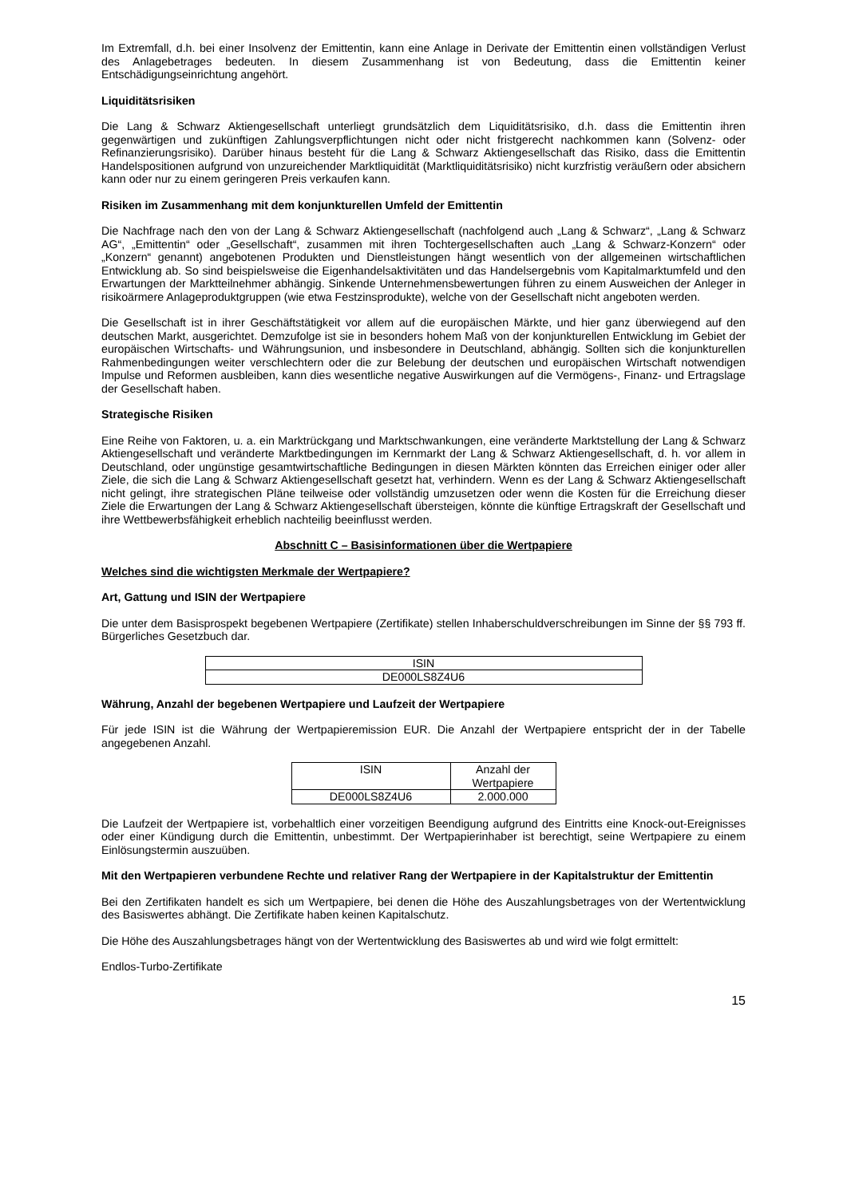Im Extremfall, d.h. bei einer Insolvenz der Emittentin, kann eine Anlage in Derivate der Emittentin einen vollständigen Verlust des Anlagebetrages bedeuten. In diesem Zusammenhang ist von Bedeutung, dass die Emittentin keiner Entschädigungseinrichtung angehört.
Liquiditätsrisiken
Die Lang & Schwarz Aktiengesellschaft unterliegt grundsätzlich dem Liquiditätsrisiko, d.h. dass die Emittentin ihren gegenwärtigen und zukünftigen Zahlungsverpflichtungen nicht oder nicht fristgerecht nachkommen kann (Solvenz- oder Refinanzierungsrisiko). Darüber hinaus besteht für die Lang & Schwarz Aktiengesellschaft das Risiko, dass die Emittentin Handelspositionen aufgrund von unzureichender Marktliquidität (Marktliquiditätsrisiko) nicht kurzfristig veräußern oder absichern kann oder nur zu einem geringeren Preis verkaufen kann.
Risiken im Zusammenhang mit dem konjunkturellen Umfeld der Emittentin
Die Nachfrage nach den von der Lang & Schwarz Aktiengesellschaft (nachfolgend auch „Lang & Schwarz“, „Lang & Schwarz AG“, „Emittentin“ oder „Gesellschaft“, zusammen mit ihren Tochtergesellschaften auch „Lang & Schwarz-Konzern“ oder „Konzern“ genannt) angebotenen Produkten und Dienstleistungen hängt wesentlich von der allgemeinen wirtschaftlichen Entwicklung ab. So sind beispielsweise die Eigenhandelsaktivitäten und das Handelsergebnis vom Kapitalmarktumfeld und den Erwartungen der Marktteilnehmer abhängig. Sinkende Unternehmensbewertungen führen zu einem Ausweichen der Anleger in risikoärmere Anlageproduktgruppen (wie etwa Festzinsprodukte), welche von der Gesellschaft nicht angeboten werden.
Die Gesellschaft ist in ihrer Geschäftstätigkeit vor allem auf die europäischen Märkte, und hier ganz überwiegend auf den deutschen Markt, ausgerichtet. Demzufolge ist sie in besonders hohem Maß von der konjunkturellen Entwicklung im Gebiet der europäischen Wirtschafts- und Währungsunion, und insbesondere in Deutschland, abhängig. Sollten sich die konjunkturellen Rahmenbedingungen weiter verschlechtern oder die zur Belebung der deutschen und europäischen Wirtschaft notwendigen Impulse und Reformen ausbleiben, kann dies wesentliche negative Auswirkungen auf die Vermögens-, Finanz- und Ertragslage der Gesellschaft haben.
Strategische Risiken
Eine Reihe von Faktoren, u. a. ein Marktrückgang und Marktschwankungen, eine veränderte Marktstellung der Lang & Schwarz Aktiengesellschaft und veränderte Marktbedingungen im Kernmarkt der Lang & Schwarz Aktiengesellschaft, d. h. vor allem in Deutschland, oder ungünstige gesamtwirtschaftliche Bedingungen in diesen Märkten könnten das Erreichen einiger oder aller Ziele, die sich die Lang & Schwarz Aktiengesellschaft gesetzt hat, verhindern. Wenn es der Lang & Schwarz Aktiengesellschaft nicht gelingt, ihre strategischen Pläne teilweise oder vollständig umzusetzen oder wenn die Kosten für die Erreichung dieser Ziele die Erwartungen der Lang & Schwarz Aktiengesellschaft übersteigen, könnte die künftige Ertragskraft der Gesellschaft und ihre Wettbewerbsfähigkeit erheblich nachteilig beeinflusst werden.
Abschnitt C – Basisinformationen über die Wertpapiere
Welches sind die wichtigsten Merkmale der Wertpapiere?
Art, Gattung und ISIN der Wertpapiere
Die unter dem Basisprospekt begebenen Wertpapiere (Zertifikate) stellen Inhaberschuldverschreibungen im Sinne der §§ 793 ff. Bürgerliches Gesetzbuch dar.
| ISIN |
| --- |
| DE000LS8Z4U6 |
Währung, Anzahl der begebenen Wertpapiere und Laufzeit der Wertpapiere
Für jede ISIN ist die Währung der Wertpapieremission EUR. Die Anzahl der Wertpapiere entspricht der in der Tabelle angegebenen Anzahl.
| ISIN | Anzahl der Wertpapiere |
| --- | --- |
| DE000LS8Z4U6 | 2.000.000 |
Die Laufzeit der Wertpapiere ist, vorbehaltlich einer vorzeitigen Beendigung aufgrund des Eintritts eine Knock-out-Ereignisses oder einer Kündigung durch die Emittentin, unbestimmt. Der Wertpapierinhaber ist berechtigt, seine Wertpapiere zu einem Einlösungstermin auszuüben.
Mit den Wertpapieren verbundene Rechte und relativer Rang der Wertpapiere in der Kapitalstruktur der Emittentin
Bei den Zertifikaten handelt es sich um Wertpapiere, bei denen die Höhe des Auszahlungsbetrages von der Wertentwicklung des Basiswertes abhängt. Die Zertifikate haben keinen Kapitalschutz.
Die Höhe des Auszahlungsbetrages hängt von der Wertentwicklung des Basiswertes ab und wird wie folgt ermittelt:
Endlos-Turbo-Zertifikate
15